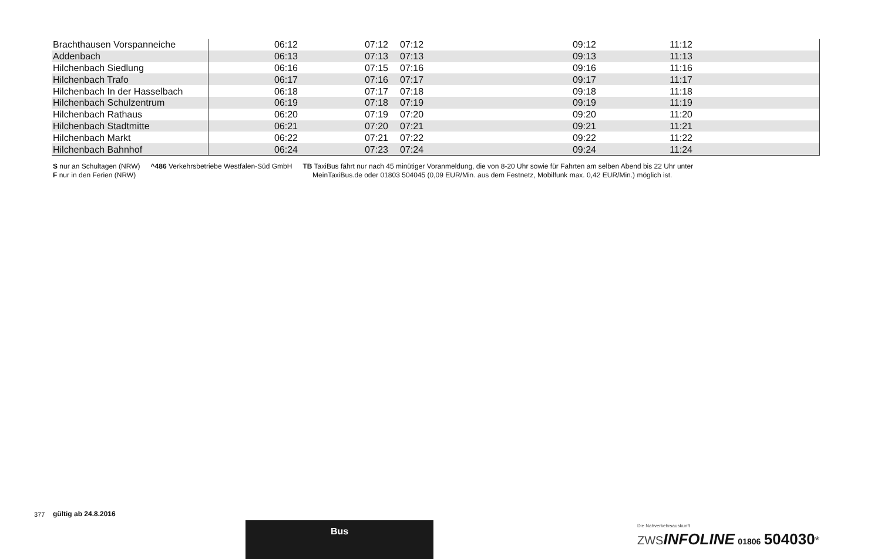| Brachthausen Vorspanneiche | 06:12 | 07:12 | 07:12 | 09:12 | 11:12 | |
| Addenbach | 06:13 | 07:13 | 07:13 | 09:13 | 11:13 | |
| Hilchenbach Siedlung | 06:16 | 07:15 | 07:16 | 09:16 | 11:16 | |
| Hilchenbach Trafo | 06:17 | 07:16 | 07:17 | 09:17 | 11:17 | |
| Hilchenbach In der Hasselbach | 06:18 | 07:17 | 07:18 | 09:18 | 11:18 | |
| Hilchenbach Schulzentrum | 06:19 | 07:18 | 07:19 | 09:19 | 11:19 | |
| Hilchenbach Rathaus | 06:20 | 07:19 | 07:20 | 09:20 | 11:20 | |
| Hilchenbach Stadtmitte | 06:21 | 07:20 | 07:21 | 09:21 | 11:21 | |
| Hilchenbach Markt | 06:22 | 07:21 | 07:22 | 09:22 | 11:22 | |
| Hilchenbach Bahnhof | 06:24 | 07:23 | 07:24 | 09:24 | 11:24 | |
S nur an Schultagen (NRW)
F nur in den Ferien (NRW)
^486 Verkehrsbetriebe Westfalen-Süd GmbH
TB TaxiBus fährt nur nach 45 minütiger Voranmeldung, die von 8-20 Uhr sowie für Fahrten am selben Abend bis 22 Uhr unter
MeinTaxiBus.de oder 01803 504045 (0,09 EUR/Min. aus dem Festnetz, Mobilfunk max. 0,42 EUR/Min.) möglich ist.
377 gültig ab 24.8.2016
Bus
Die Nahverkehrsauskunft
ZWSINFOLINE 01806 504030*